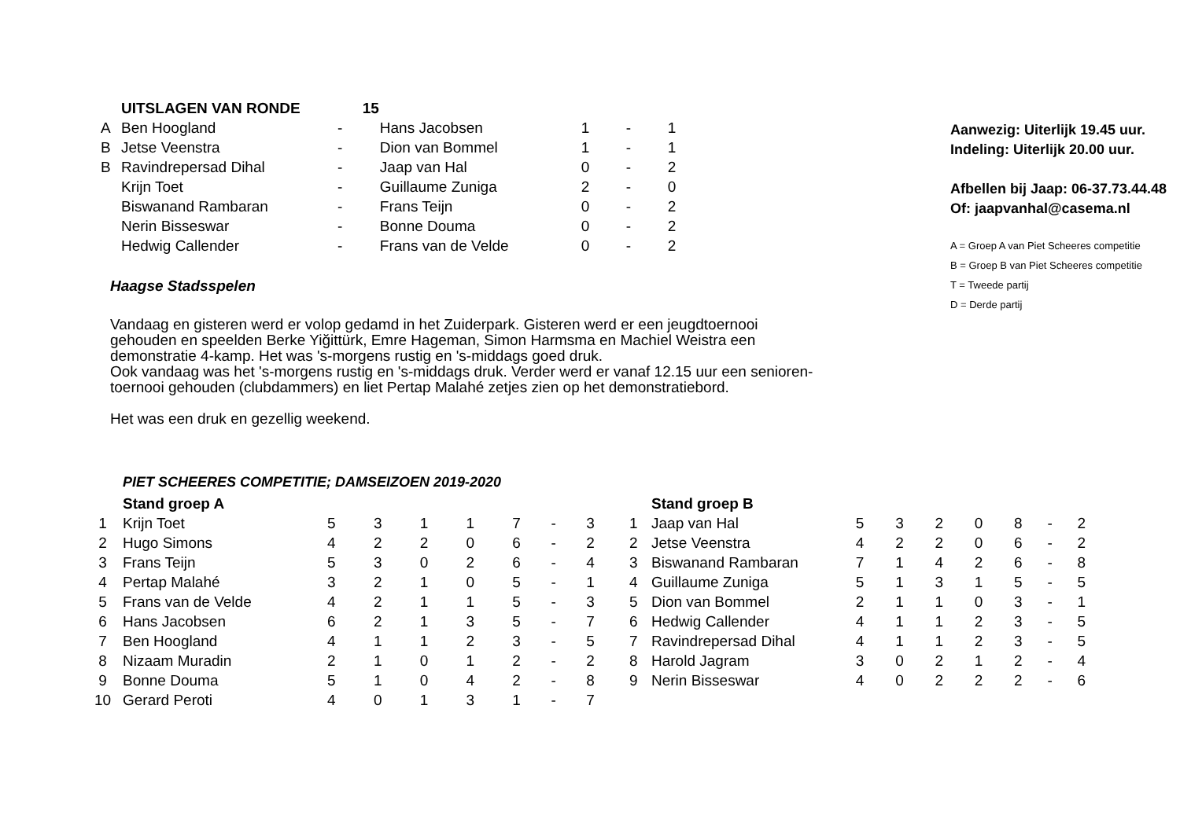| | UITSLAGEN VAN RONDE | 15 | | | |
| A | Ben Hoogland | - Hans Jacobsen | 1 | - | 1 |
| B | Jetse Veenstra | - Dion van Bommel | 1 | - | 1 |
| B | Ravindrepersad Dihal | - Jaap van Hal | 0 | - | 2 |
| | Krijn Toet | - Guillaume Zuniga | 2 | - | 0 |
| | Biswanand Rambaran | - Frans Teijn | 0 | - | 2 |
| | Nerin Bisseswar | - Bonne Douma | 0 | - | 2 |
| | Hedwig Callender | - Frans van de Velde | 0 | - | 2 |
Haagse Stadsspelen
Vandaag en gisteren werd er volop gedamd in het Zuiderpark. Gisteren werd er een jeugdtoernooi
gehouden en speelden Berke Yiğittürk, Emre Hageman, Simon Harmsma en Machiel Weistra een
demonstratie 4-kamp. Het was 's-morgens rustig en 's-middags goed druk.
Ook vandaag was het 's-morgens rustig en 's-middags druk. Verder werd er vanaf 12.15 uur een senioren-
toernooi gehouden (clubdammers) en liet Pertap Malahé zetjes zien op het demonstratiebord.
Het was een druk en gezellig weekend.
Aanwezig: Uiterlijk 19.45 uur.
Indeling: Uiterlijk 20.00 uur.
Afbellen bij Jaap: 06-37.73.44.48
Of: jaapvanhal@casema.nl
A = Groep A van Piet Scheeres competitie
B = Groep B van Piet Scheeres competitie
T = Tweede partij
D = Derde partij
PIET SCHEERES COMPETITIE; DAMSEIZOEN 2019-2020
| | Stand groep A | | | | | | | |
| 1 | Krijn Toet | 5 | 3 | 1 | 1 | 7 | - | 3 |
| 2 | Hugo Simons | 4 | 2 | 2 | 0 | 6 | - | 2 |
| 3 | Frans Teijn | 5 | 3 | 0 | 2 | 6 | - | 4 |
| 4 | Pertap Malahé | 3 | 2 | 1 | 0 | 5 | - | 1 |
| 5 | Frans van de Velde | 4 | 2 | 1 | 1 | 5 | - | 3 |
| 6 | Hans Jacobsen | 6 | 2 | 1 | 3 | 5 | - | 7 |
| 7 | Ben Hoogland | 4 | 1 | 1 | 2 | 3 | - | 5 |
| 8 | Nizaam Muradin | 2 | 1 | 0 | 1 | 2 | - | 2 |
| 9 | Bonne Douma | 5 | 1 | 0 | 4 | 2 | - | 8 |
| 10 | Gerard Peroti | 4 | 0 | 1 | 3 | 1 | - | 7 |
| | Stand groep B | | | | | | | |
| 1 | Jaap van Hal | 5 | 3 | 2 | 0 | 8 | - | 2 |
| 2 | Jetse Veenstra | 4 | 2 | 2 | 0 | 6 | - | 2 |
| 3 | Biswanand Rambaran | 7 | 1 | 4 | 2 | 6 | - | 8 |
| 4 | Guillaume Zuniga | 5 | 1 | 3 | 1 | 5 | - | 5 |
| 5 | Dion van Bommel | 2 | 1 | 1 | 0 | 3 | - | 1 |
| 6 | Hedwig Callender | 4 | 1 | 1 | 2 | 3 | - | 5 |
| 7 | Ravindrepersad Dihal | 4 | 1 | 1 | 2 | 3 | - | 5 |
| 8 | Harold Jagram | 3 | 0 | 2 | 1 | 2 | - | 4 |
| 9 | Nerin Bisseswar | 4 | 0 | 2 | 2 | 2 | - | 6 |